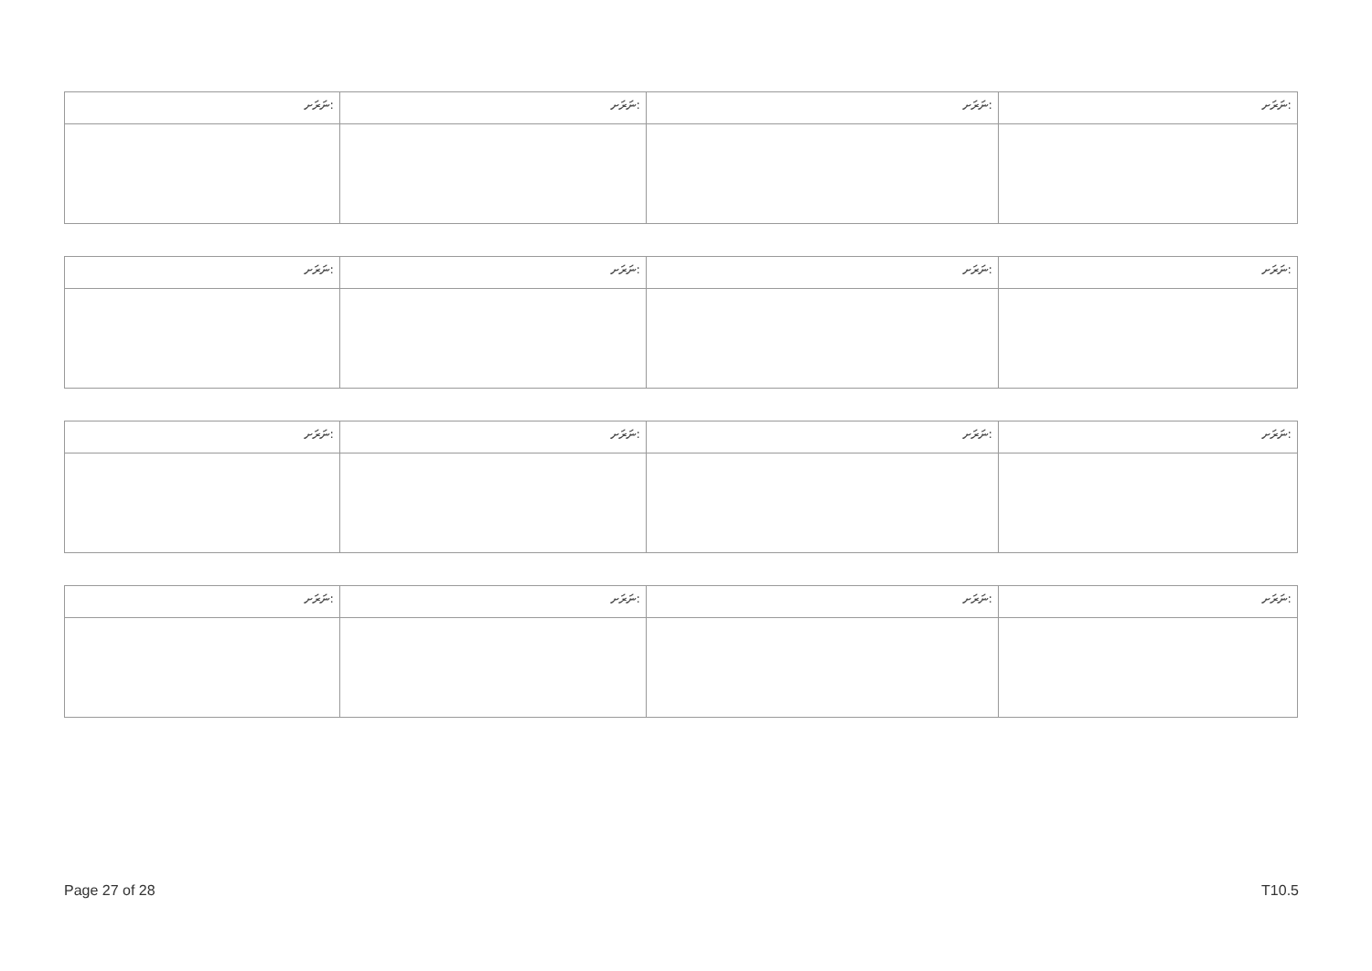| ނަރަށ: | ނަރަށ: | ނަރަށ: | ނަރަށ: |
| ނަރަށ: | ނަރަށ: | ނަރަށ: | ނަރަށ: |
| ނަރަށ: | ނަރަށ: | ނަރަށ: | ނަރަށ: |
| ނަރަށ: | ނަރަށ: | ނަރަށ: | ނަރަށ: |
Page 27 of 28 T10.5